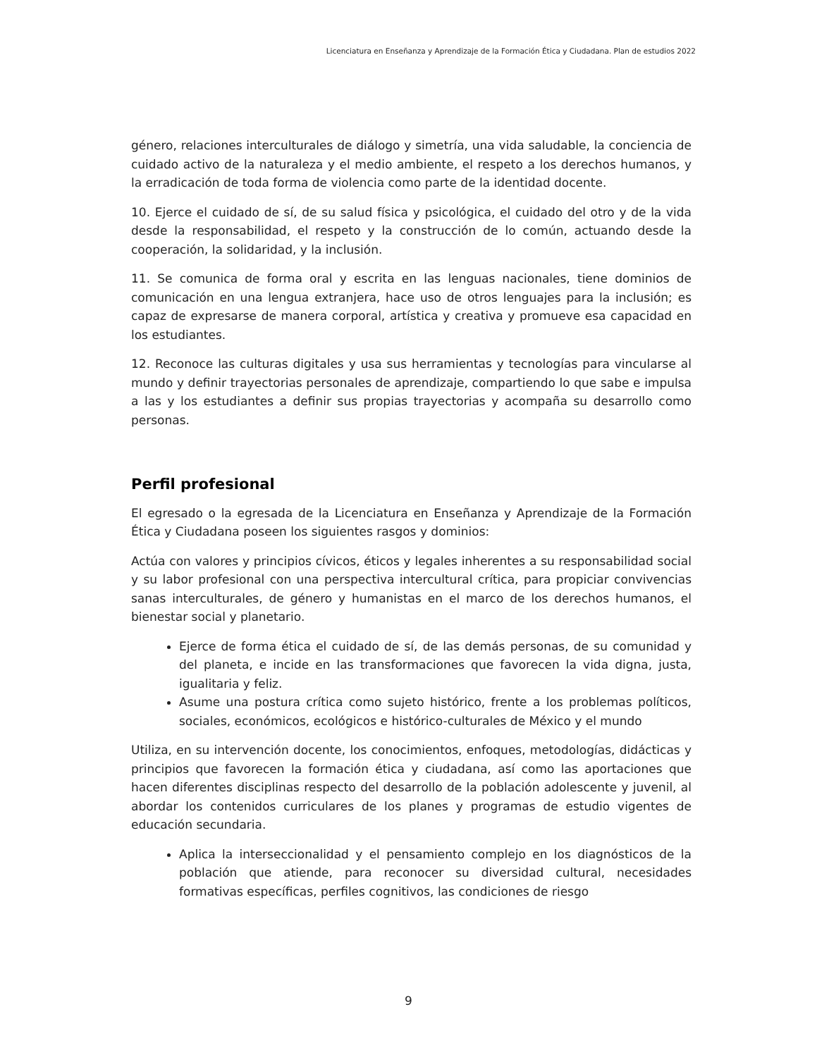Licenciatura en Enseñanza y Aprendizaje de la Formación Ética y Ciudadana. Plan de estudios 2022
género, relaciones interculturales de diálogo y simetría, una vida saludable, la conciencia de cuidado activo de la naturaleza y el medio ambiente, el respeto a los derechos humanos, y la erradicación de toda forma de violencia como parte de la identidad docente.
10. Ejerce el cuidado de sí, de su salud física y psicológica, el cuidado del otro y de la vida desde la responsabilidad, el respeto y la construcción de lo común, actuando desde la cooperación, la solidaridad, y la inclusión.
11. Se comunica de forma oral y escrita en las lenguas nacionales, tiene dominios de comunicación en una lengua extranjera, hace uso de otros lenguajes para la inclusión; es capaz de expresarse de manera corporal, artística y creativa y promueve esa capacidad en los estudiantes.
12. Reconoce las culturas digitales y usa sus herramientas y tecnologías para vincularse al mundo y definir trayectorias personales de aprendizaje, compartiendo lo que sabe e impulsa a las y los estudiantes a definir sus propias trayectorias y acompaña su desarrollo como personas.
Perfil profesional
El egresado o la egresada de la Licenciatura en Enseñanza y Aprendizaje de la Formación Ética y Ciudadana poseen los siguientes rasgos y dominios:
Actúa con valores y principios cívicos, éticos y legales inherentes a su responsabilidad social y su labor profesional con una perspectiva intercultural crítica, para propiciar convivencias sanas interculturales, de género y humanistas en el marco de los derechos humanos, el bienestar social y planetario.
Ejerce de forma ética el cuidado de sí, de las demás personas, de su comunidad y del planeta, e incide en las transformaciones que favorecen la vida digna, justa, igualitaria y feliz.
Asume una postura crítica como sujeto histórico, frente a los problemas políticos, sociales, económicos, ecológicos e histórico-culturales de México y el mundo
Utiliza, en su intervención docente, los conocimientos, enfoques, metodologías, didácticas y principios que favorecen la formación ética y ciudadana, así como las aportaciones que hacen diferentes disciplinas respecto del desarrollo de la población adolescente y juvenil, al abordar los contenidos curriculares de los planes y programas de estudio vigentes de educación secundaria.
Aplica la interseccionalidad y el pensamiento complejo en los diagnósticos de la población que atiende, para reconocer su diversidad cultural, necesidades formativas específicas, perfiles cognitivos, las condiciones de riesgo
9